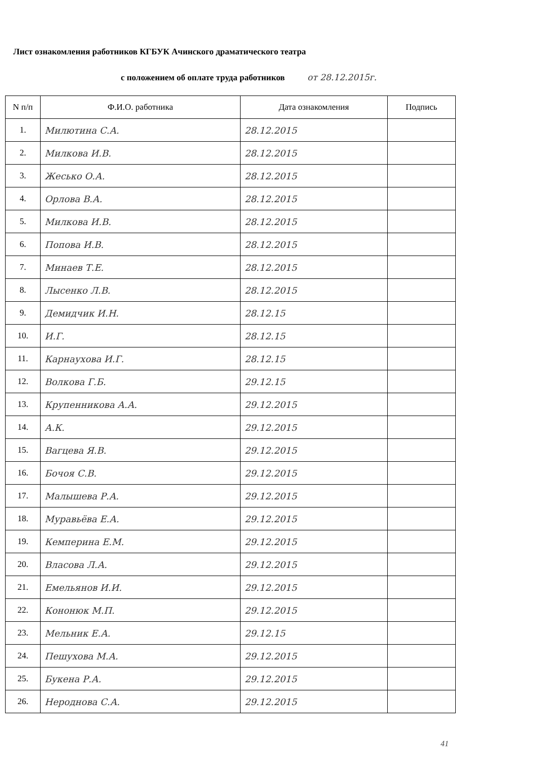Лист ознакомления работников КГБУК Ачинского драматического театра
с положением об оплате труда работников от 28.12.2015г.
| N п/п | Ф.И.О. работника | Дата ознакомления | Подпись |
| --- | --- | --- | --- |
| 1. | Милютина С.А. | 28.12.2015 | |
| 2. | Милкова И.В. | 28.12.2015 | |
| 3. | Жесько О.А. | 28.12.2015 | |
| 4. | Орлова В.А. | 28.12.2015 | |
| 5. | Милкова И.В. | 28.12.2015 | |
| 6. | Попова И.В. | 28.12.2015 | |
| 7. | Минаев Т.Е. | 28.12.2015 | |
| 8. | Лысенко Л.В. | 28.12.2015 | |
| 9. | Демидчик И.Н. | 28.12.15 | |
| 10. | И.Г. | 28.12.15 | |
| 11. | Карнаухова И.Г. | 28.12.15 | |
| 12. | Волкова Г.Б. | 29.12.15 | |
| 13. | Крупенникова А.А. | 29.12.2015 | |
| 14. | А.К. | 29.12.2015 | |
| 15. | Вагцева Я.В. | 29.12.2015 | |
| 16. | Бочоя С.В. | 29.12.2015 | |
| 17. | Малышева Р.А. | 29.12.2015 | |
| 18. | Муравьёва Е.А. | 29.12.2015 | |
| 19. | Кемперина Е.М. | 29.12.2015 | |
| 20. | Власова Л.А. | 29.12.2015 | |
| 21. | Емельянов И.И. | 29.12.2015 | |
| 22. | Кононюк М.П. | 29.12.2015 | |
| 23. | Мельник Е.А. | 29.12.15 | |
| 24. | Пешухова М.А. | 29.12.2015 | |
| 25. | Букена Р.А. | 29.12.2015 | |
| 26. | Нероднова С.А. | 29.12.2015 | |
41